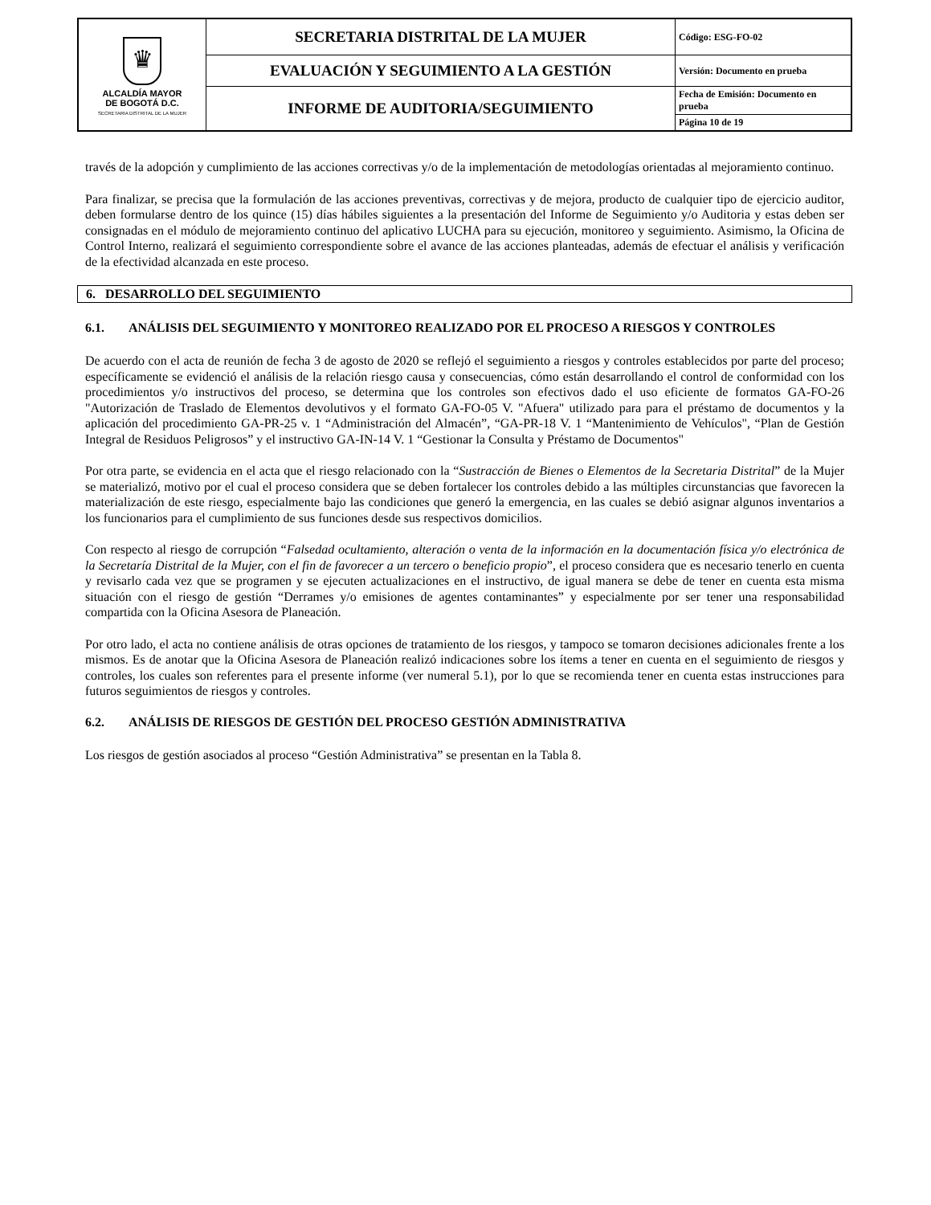| ♛ ALCALDÍA MAYOR DE BOGOTÁ D.C. SECRETARIA DISTRITAL DE LA MUJER | SECRETARIA DISTRITAL DE LA MUJER | Código: ESG-FO-02 |
| | EVALUACIÓN Y SEGUIMIENTO A LA GESTIÓN | Versión: Documento en prueba |
| | INFORME DE AUDITORIA/SEGUIMIENTO | Fecha de Emisión: Documento en prueba |
| | | Página 10 de 19 |
través de la adopción y cumplimiento de las acciones correctivas y/o de la implementación de metodologías orientadas al mejoramiento continuo.
Para finalizar, se precisa que la formulación de las acciones preventivas, correctivas y de mejora, producto de cualquier tipo de ejercicio auditor, deben formularse dentro de los quince (15) días hábiles siguientes a la presentación del Informe de Seguimiento y/o Auditoria y estas deben ser consignadas en el módulo de mejoramiento continuo del aplicativo LUCHA para su ejecución, monitoreo y seguimiento. Asimismo, la Oficina de Control Interno, realizará el seguimiento correspondiente sobre el avance de las acciones planteadas, además de efectuar el análisis y verificación de la efectividad alcanzada en este proceso.
6. DESARROLLO DEL SEGUIMIENTO
6.1. ANÁLISIS DEL SEGUIMIENTO Y MONITOREO REALIZADO POR EL PROCESO A RIESGOS Y CONTROLES
De acuerdo con el acta de reunión de fecha 3 de agosto de 2020 se reflejó el seguimiento a riesgos y controles establecidos por parte del proceso; específicamente se evidenció el análisis de la relación riesgo causa y consecuencias, cómo están desarrollando el control de conformidad con los procedimientos y/o instructivos del proceso, se determina que los controles son efectivos dado el uso eficiente de formatos GA-FO-26 "Autorización de Traslado de Elementos devolutivos y el formato GA-FO-05 V. "Afuera" utilizado para para el préstamo de documentos y la aplicación del procedimiento GA-PR-25 v. 1 “Administración del Almacén”, “GA-PR-18 V. 1 “Mantenimiento de Vehículos", “Plan de Gestión Integral de Residuos Peligrosos” y el instructivo GA-IN-14 V. 1 “Gestionar la Consulta y Préstamo de Documentos"
Por otra parte, se evidencia en el acta que el riesgo relacionado con la “Sustracción de Bienes o Elementos de la Secretaria Distrital” de la Mujer se materializó, motivo por el cual el proceso considera que se deben fortalecer los controles debido a las múltiples circunstancias que favorecen la materialización de este riesgo, especialmente bajo las condiciones que generó la emergencia, en las cuales se debió asignar algunos inventarios a los funcionarios para el cumplimiento de sus funciones desde sus respectivos domicilios.
Con respecto al riesgo de corrupción “Falsedad ocultamiento, alteración o venta de la información en la documentación física y/o electrónica de la Secretaría Distrital de la Mujer, con el fin de favorecer a un tercero o beneficio propio”, el proceso considera que es necesario tenerlo en cuenta y revisarlo cada vez que se programen y se ejecuten actualizaciones en el instructivo, de igual manera se debe de tener en cuenta esta misma situación con el riesgo de gestión “Derrames y/o emisiones de agentes contaminantes” y especialmente por ser tener una responsabilidad compartida con la Oficina Asesora de Planeación.
Por otro lado, el acta no contiene análisis de otras opciones de tratamiento de los riesgos, y tampoco se tomaron decisiones adicionales frente a los mismos. Es de anotar que la Oficina Asesora de Planeación realizó indicaciones sobre los ítems a tener en cuenta en el seguimiento de riesgos y controles, los cuales son referentes para el presente informe (ver numeral 5.1), por lo que se recomienda tener en cuenta estas instrucciones para futuros seguimientos de riesgos y controles.
6.2. ANÁLISIS DE RIESGOS DE GESTIÓN DEL PROCESO GESTIÓN ADMINISTRATIVA
Los riesgos de gestión asociados al proceso “Gestión Administrativa” se presentan en la Tabla 8.